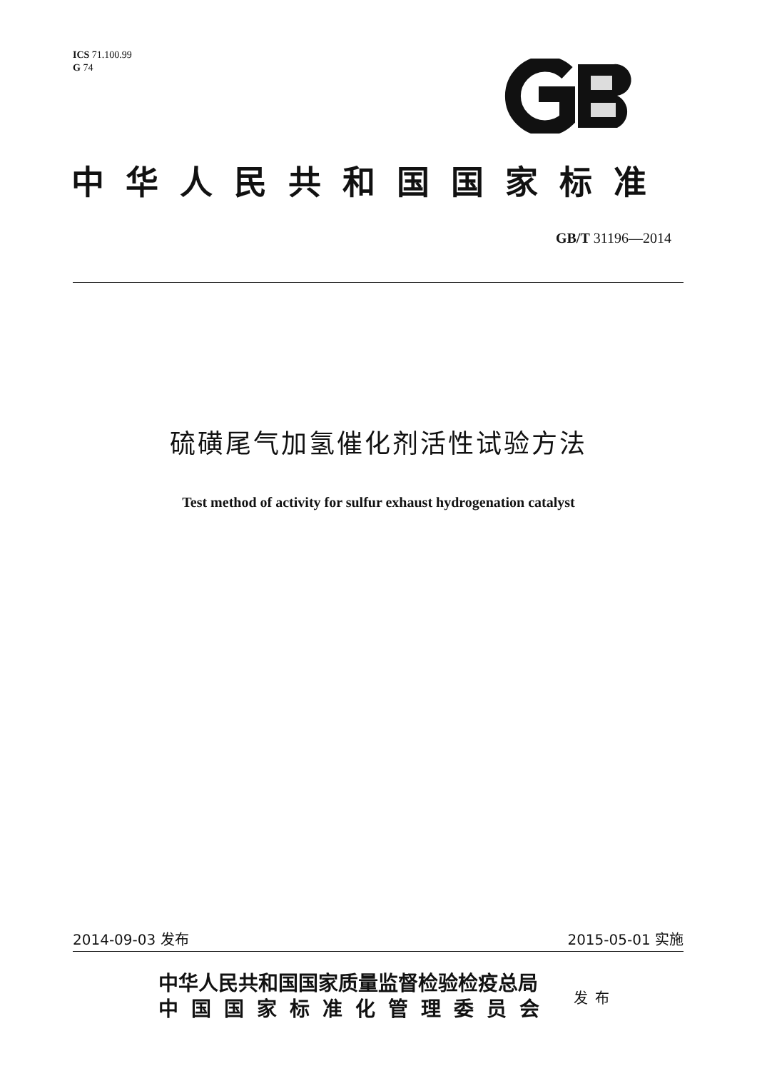ICS 71.100.99
G 74
中华人民共和国国家标准
GB/T 31196—2014
硫磺尾气加氢催化剂活性试验方法
Test method of activity for sulfur exhaust hydrogenation catalyst
2014-09-03 发布 2015-05-01 实施
中华人民共和国国家质量监督检验检疫总局
中国国家标准化管理委员会
发布